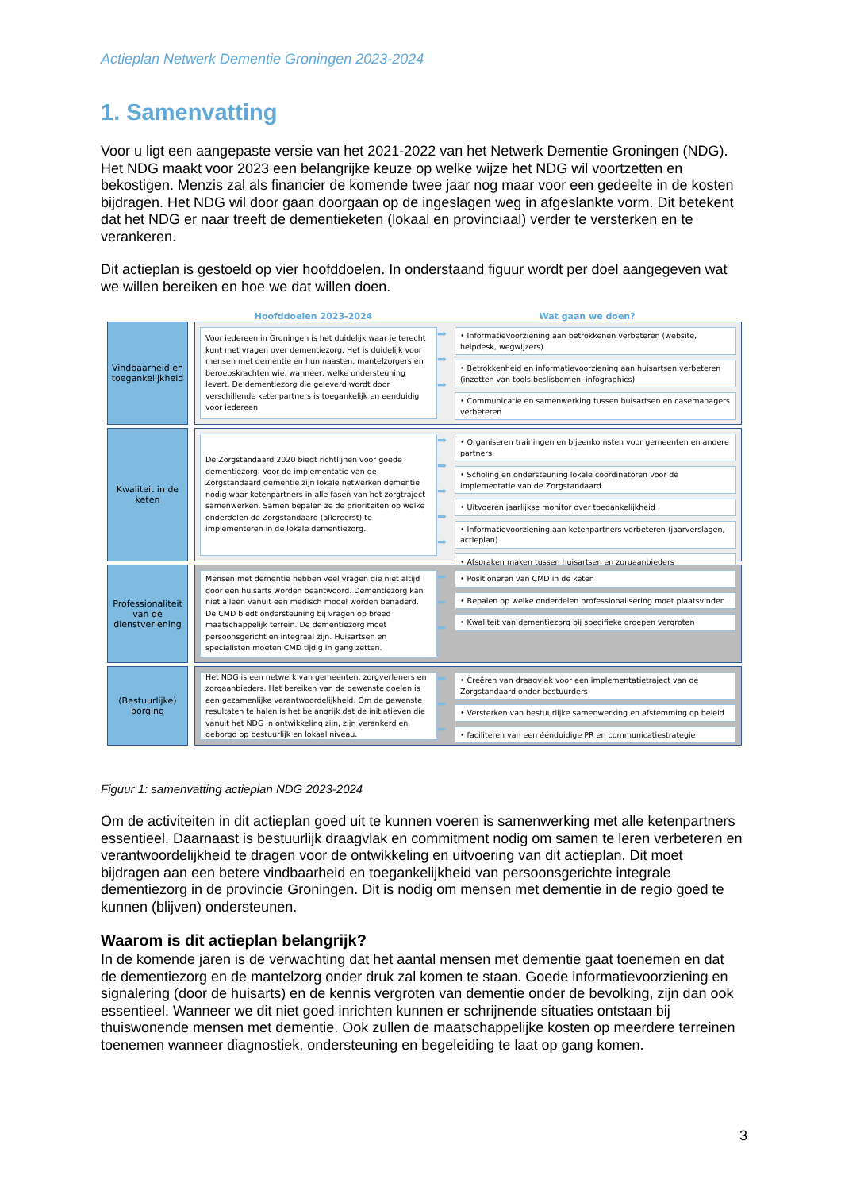Actieplan Netwerk Dementie Groningen 2023-2024
1. Samenvatting
Voor u ligt een aangepaste versie van het 2021-2022 van het Netwerk Dementie Groningen (NDG). Het NDG maakt voor 2023 een belangrijke keuze op welke wijze het NDG wil voortzetten en bekostigen. Menzis zal als financier de komende twee jaar nog maar voor een gedeelte in de kosten bijdragen. Het NDG wil door gaan doorgaan op de ingeslagen weg in afgeslankte vorm. Dit betekent dat het NDG er naar treeft de dementieketen (lokaal en provinciaal) verder te versterken en te verankeren.
Dit actieplan is gestoeld op vier hoofddoelen. In onderstaand figuur wordt per doel aangegeven wat we willen bereiken en hoe we dat willen doen.
Hoofddoelen 2023-2024 Wat gaan we doen?
Vindbaarheid en toegankelijkheid
Voor iedereen in Groningen is het duidelijk waar je terecht kunt met vragen over dementiezorg. Het is duidelijk voor mensen met dementie en hun naasten, mantelzorgers en beroepskrachten wie, wanneer, welke ondersteuning levert. De dementiezorg die geleverd wordt door verschillende ketenpartners is toegankelijk en eenduidig voor iedereen.
➡
➡
➡
• Informatievoorziening aan betrokkenen verbeteren (website, helpdesk, wegwijzers)
• Betrokkenheid en informatievoorziening aan huisartsen verbeteren (inzetten van tools beslisbomen, infographics)
• Communicatie en samenwerking tussen huisartsen en casemanagers verbeteren
Kwaliteit in de keten
De Zorgstandaard 2020 biedt richtlijnen voor goede dementiezorg. Voor de implementatie van de Zorgstandaard dementie zijn lokale netwerken dementie nodig waar ketenpartners in alle fasen van het zorgtraject samenwerken. Samen bepalen ze de prioriteiten op welke onderdelen de Zorgstandaard (allereerst) te implementeren in de lokale dementiezorg.
➡
➡
➡
➡
➡
• Organiseren trainingen en bijeenkomsten voor gemeenten en andere partners
• Scholing en ondersteuning lokale coördinatoren voor de implementatie van de Zorgstandaard
• Uitvoeren jaarlijkse monitor over toegankelijkheid
• Informatievoorziening aan ketenpartners verbeteren (jaarverslagen, actieplan)
• Afspraken maken tussen huisartsen en zorgaanbieders
Professionaliteit van de dienstverlening
Mensen met dementie hebben veel vragen die niet altijd door een huisarts worden beantwoord. Dementiezorg kan niet alleen vanuit een medisch model worden benaderd. De CMD biedt ondersteuning bij vragen op breed maatschappelijk terrein. De dementiezorg moet persoonsgericht en integraal zijn. Huisartsen en specialisten moeten CMD tijdig in gang zetten.
➡
➡
➡
• Positioneren van CMD in de keten
• Bepalen op welke onderdelen professionalisering moet plaatsvinden
• Kwaliteit van dementiezorg bij specifieke groepen vergroten
(Bestuurlijke) borging
Het NDG is een netwerk van gemeenten, zorgverleners en zorgaanbieders. Het bereiken van de gewenste doelen is een gezamenlijke verantwoordelijkheid. Om de gewenste resultaten te halen is het belangrijk dat de initiatieven die vanuit het NDG in ontwikkeling zijn, zijn verankerd en geborgd op bestuurlijk en lokaal niveau.
➡
➡
➡
• Creëren van draagvlak voor een implementatietraject van de Zorgstandaard onder bestuurders
• Versterken van bestuurlijke samenwerking en afstemming op beleid
• faciliteren van een éénduidige PR en communicatiestrategie
Figuur 1: samenvatting actieplan NDG 2023-2024
Om de activiteiten in dit actieplan goed uit te kunnen voeren is samenwerking met alle ketenpartners essentieel. Daarnaast is bestuurlijk draagvlak en commitment nodig om samen te leren verbeteren en verantwoordelijkheid te dragen voor de ontwikkeling en uitvoering van dit actieplan. Dit moet bijdragen aan een betere vindbaarheid en toegankelijkheid van persoonsgerichte integrale dementiezorg in de provincie Groningen. Dit is nodig om mensen met dementie in de regio goed te kunnen (blijven) ondersteunen.
Waarom is dit actieplan belangrijk?
In de komende jaren is de verwachting dat het aantal mensen met dementie gaat toenemen en dat de dementiezorg en de mantelzorg onder druk zal komen te staan. Goede informatievoorziening en signalering (door de huisarts) en de kennis vergroten van dementie onder de bevolking, zijn dan ook essentieel. Wanneer we dit niet goed inrichten kunnen er schrijnende situaties ontstaan bij thuiswonende mensen met dementie. Ook zullen de maatschappelijke kosten op meerdere terreinen toenemen wanneer diagnostiek, ondersteuning en begeleiding te laat op gang komen.
3